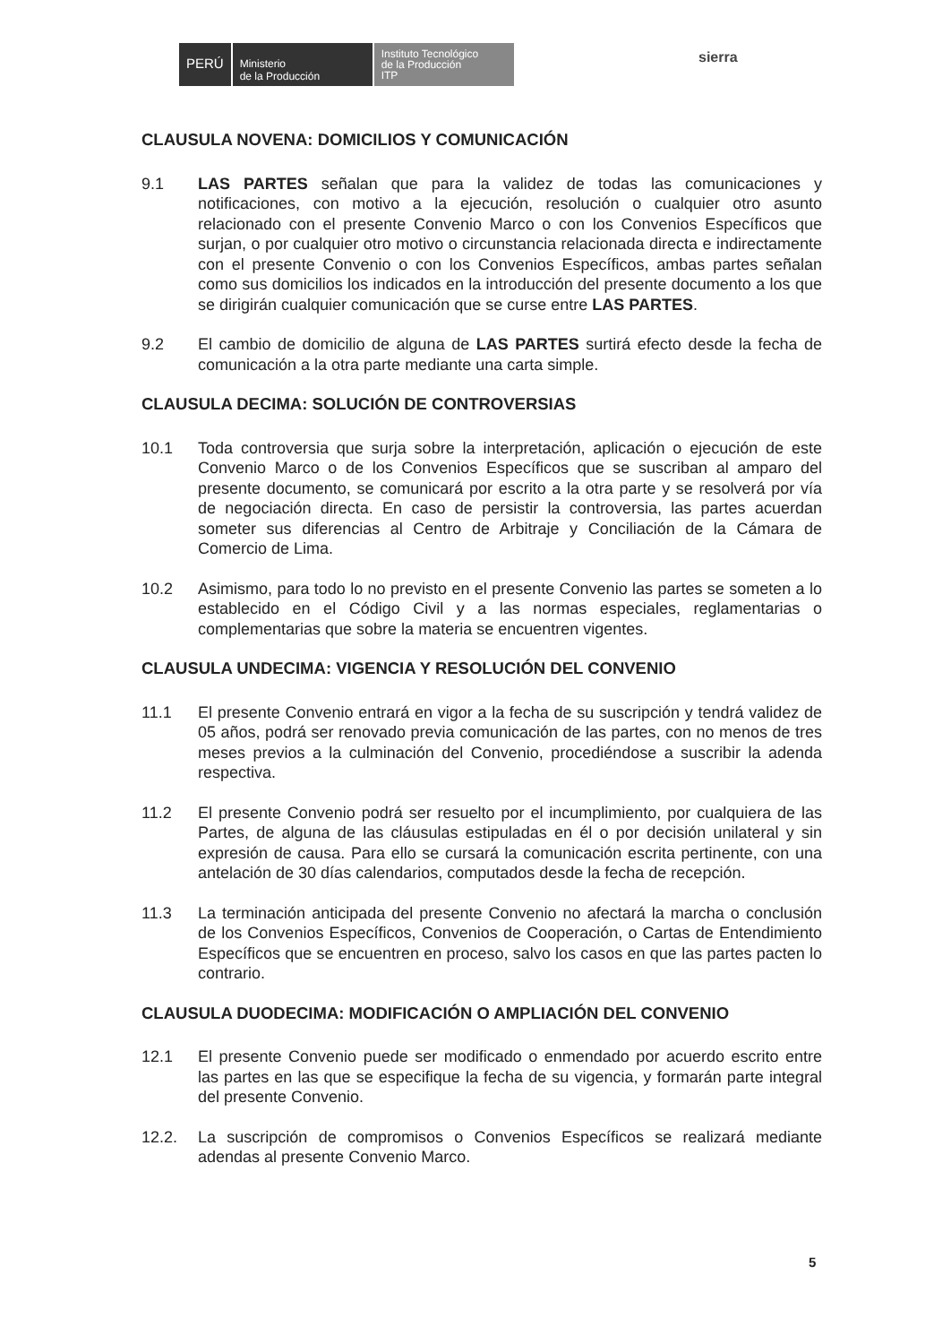PERÚ
Ministerio
de la Producción
Instituto Tecnológico
de la Producción
ITP
sierra
CLAUSULA NOVENA: DOMICILIOS Y COMUNICACIÓN
9.1 LAS PARTES señalan que para la validez de todas las comunicaciones y notificaciones, con motivo a la ejecución, resolución o cualquier otro asunto relacionado con el presente Convenio Marco o con los Convenios Específicos que surjan, o por cualquier otro motivo o circunstancia relacionada directa e indirectamente con el presente Convenio o con los Convenios Específicos, ambas partes señalan como sus domicilios los indicados en la introducción del presente documento a los que se dirigirán cualquier comunicación que se curse entre LAS PARTES.
9.2 El cambio de domicilio de alguna de LAS PARTES surtirá efecto desde la fecha de comunicación a la otra parte mediante una carta simple.
CLAUSULA DECIMA: SOLUCIÓN DE CONTROVERSIAS
10.1 Toda controversia que surja sobre la interpretación, aplicación o ejecución de este Convenio Marco o de los Convenios Específicos que se suscriban al amparo del presente documento, se comunicará por escrito a la otra parte y se resolverá por vía de negociación directa. En caso de persistir la controversia, las partes acuerdan someter sus diferencias al Centro de Arbitraje y Conciliación de la Cámara de Comercio de Lima.
10.2 Asimismo, para todo lo no previsto en el presente Convenio las partes se someten a lo establecido en el Código Civil y a las normas especiales, reglamentarias o complementarias que sobre la materia se encuentren vigentes.
CLAUSULA UNDECIMA: VIGENCIA Y RESOLUCIÓN DEL CONVENIO
11.1 El presente Convenio entrará en vigor a la fecha de su suscripción y tendrá validez de 05 años, podrá ser renovado previa comunicación de las partes, con no menos de tres meses previos a la culminación del Convenio, procediéndose a suscribir la adenda respectiva.
11.2 El presente Convenio podrá ser resuelto por el incumplimiento, por cualquiera de las Partes, de alguna de las cláusulas estipuladas en él o por decisión unilateral y sin expresión de causa. Para ello se cursará la comunicación escrita pertinente, con una antelación de 30 días calendarios, computados desde la fecha de recepción.
11.3 La terminación anticipada del presente Convenio no afectará la marcha o conclusión de los Convenios Específicos, Convenios de Cooperación, o Cartas de Entendimiento Específicos que se encuentren en proceso, salvo los casos en que las partes pacten lo contrario.
CLAUSULA DUODECIMA: MODIFICACIÓN O AMPLIACIÓN DEL CONVENIO
12.1 El presente Convenio puede ser modificado o enmendado por acuerdo escrito entre las partes en las que se especifique la fecha de su vigencia, y formarán parte integral del presente Convenio.
12.2. La suscripción de compromisos o Convenios Específicos se realizará mediante adendas al presente Convenio Marco.
5